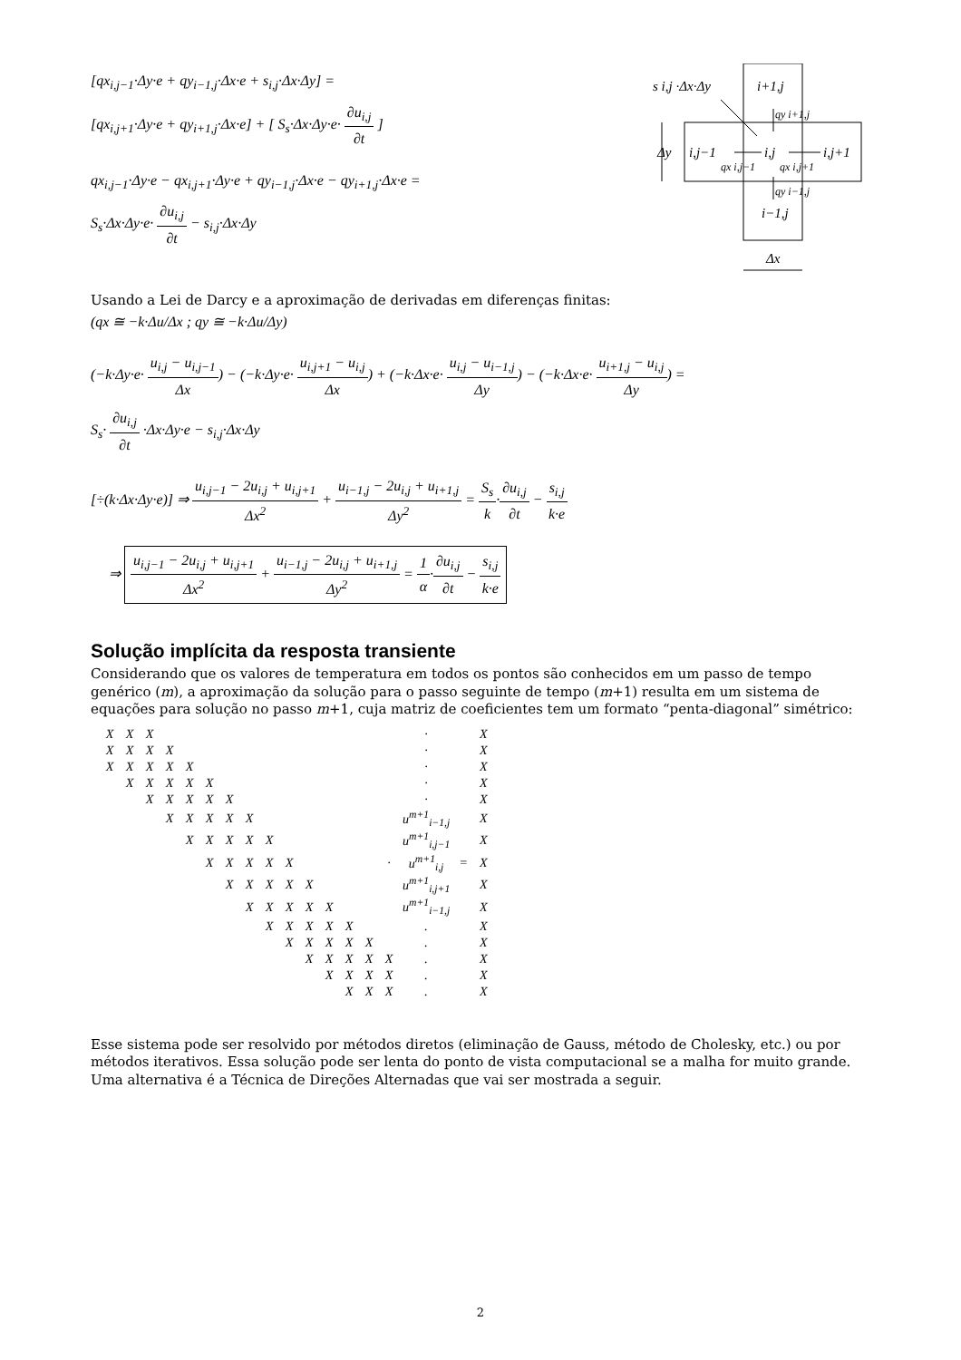[qx<sub>i,j−1</sub>·Δy·e + qy<sub>i−1,j</sub>·Δx·e + s<sub>i,j</sub>·Δx·Δy] =
[qx<sub>i,j+1</sub>·Δy·e + qy<sub>i+1,j</sub>·Δx·e] + [ S<sub>s</sub>·Δx·Δy·e· ∂u<sub>i,j</sub> ∂t ]
qx<sub>i,j−1</sub>·Δy·e − qx<sub>i,j+1</sub>·Δy·e + qy<sub>i−1,j</sub>·Δx·e − qy<sub>i+1,j</sub>·Δx·e =
S<sub>s</sub>·Δx·Δy·e· ∂u<sub>i,j</sub> ∂t − s<sub>i,j</sub>·Δx·Δy
s i,j ·Δx·Δy
i+1,j
Δy
i,j−1
i,j
i,j+1
i−1,j
Δx
qy i+1,j
qx i,j−1
qx i,j+1
qy i−1,j
Usando a Lei de Darcy e a aproximação de derivadas em diferenças finitas:
(qx ≅ −k·Δu/Δx ; qy ≅ −k·Δu/Δy)
(−k·Δy·e· u<sub>i,j</sub> − u<sub>i,j−1</sub> Δx) − (−k·Δy·e· u<sub>i,j+1</sub> − u<sub>i,j</sub> Δx) + (−k·Δx·e· u<sub>i,j</sub> − u<sub>i−1,j</sub> Δy) − (−k·Δx·e· u<sub>i+1,j</sub> − u<sub>i,j</sub> Δy) =
S<sub>s</sub>· ∂u<sub>i,j</sub> ∂t ·Δx·Δy·e − s<sub>i,j</sub>·Δx·Δy
[÷(k·Δx·Δy·e)] ⇒ u<sub>i,j−1</sub> − 2u<sub>i,j</sub> + u<sub>i,j+1</sub> Δx<sup>2</sup> + u<sub>i−1,j</sub> − 2u<sub>i,j</sub> + u<sub>i+1,j</sub> Δy<sup>2</sup> = S<sub>s</sub> k·∂u<sub>i,j</sub> ∂t − s<sub>i,j</sub> k·e
⇒ u<sub>i,j−1</sub> − 2u<sub>i,j</sub> + u<sub>i,j+1</sub> Δx<sup>2</sup> + u<sub>i−1,j</sub> − 2u<sub>i,j</sub> + u<sub>i+1,j</sub> Δy<sup>2</sup> = 1 α·∂u<sub>i,j</sub> ∂t − s<sub>i,j</sub> k·e
Solução implícita da resposta transiente
Considerando que os valores de temperatura em todos os pontos são conhecidos em um passo de tempo genérico (m), a aproximação da solução para o passo seguinte de tempo (m+1) resulta em um sistema de equações para solução no passo m+1, cuja matriz de coeficientes tem um formato “penta-diagonal” simétrico:
| X | X | X | | | | | | | | | | | | | · | | X |
| X | X | X | X | | | | | | | | | | | | · | | X |
| X | X | X | X | X | | | | | | | | | | | · | | X |
| | X | X | X | X | X | | | | | | | | | | · | | X |
| | | X | X | X | X | X | | | | | | | | | · | | X |
| | | | X | X | X | X | X | | | | | | | | u<sup>m+1</sup><sub>i−1,j</sub> | | X |
| | | | | X | X | X | X | X | | | | | | | u<sup>m+1</sup><sub>i,j−1</sub> | | X |
| | | | | | X | X | X | X | X | | | | | · | u<sup>m+1</sup><sub>i,j</sub> | = | X |
| | | | | | | X | X | X | X | X | | | | | u<sup>m+1</sup><sub>i,j+1</sub> | | X |
| | | | | | | | X | X | X | X | X | | | | u<sup>m+1</sup><sub>i−1,j</sub> | | X |
| | | | | | | | | X | X | X | X | X | | | . | | X |
| | | | | | | | | | X | X | X | X | X | | . | | X |
| | | | | | | | | | | X | X | X | X | X | . | | X |
| | | | | | | | | | | | X | X | X | X | . | | X |
| | | | | | | | | | | | | X | X | X | . | | X |
Esse sistema pode ser resolvido por métodos diretos (eliminação de Gauss, método de Cholesky, etc.) ou por métodos iterativos. Essa solução pode ser lenta do ponto de vista computacional se a malha for muito grande. Uma alternativa é a Técnica de Direções Alternadas que vai ser mostrada a seguir.
2